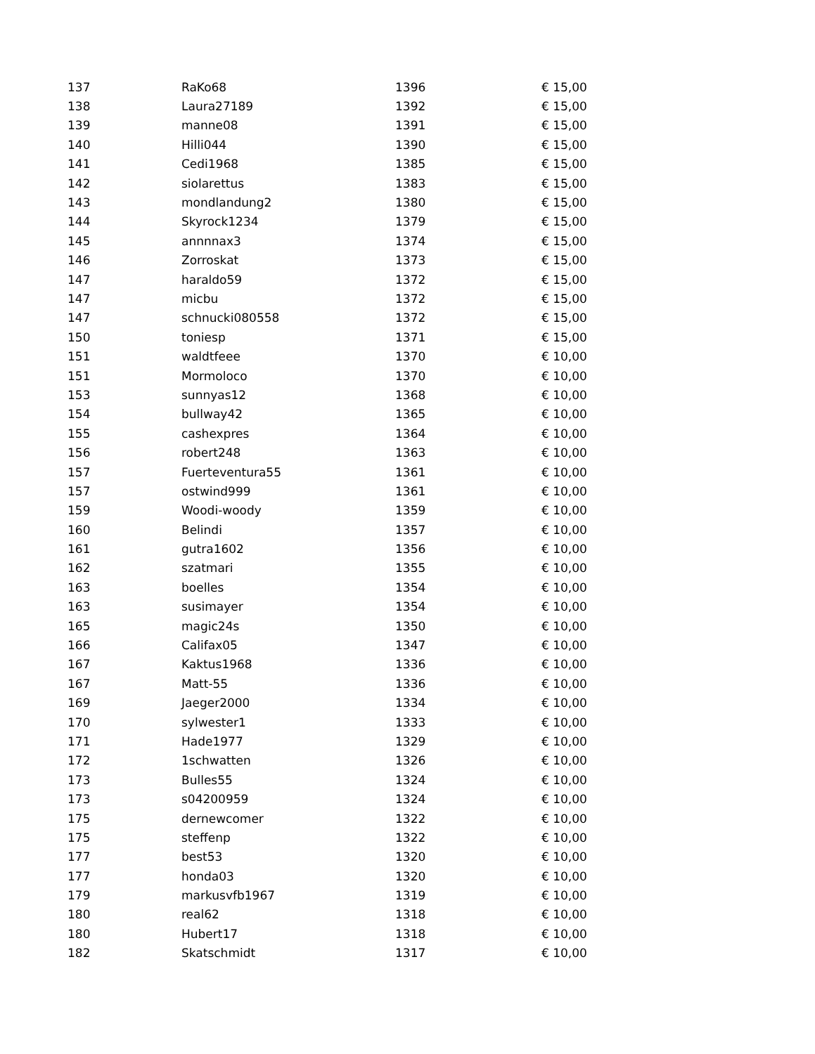| 137 | RaKo68 | 1396 | € 15,00 |
| 138 | Laura27189 | 1392 | € 15,00 |
| 139 | manne08 | 1391 | € 15,00 |
| 140 | Hilli044 | 1390 | € 15,00 |
| 141 | Cedi1968 | 1385 | € 15,00 |
| 142 | siolarettus | 1383 | € 15,00 |
| 143 | mondlandung2 | 1380 | € 15,00 |
| 144 | Skyrock1234 | 1379 | € 15,00 |
| 145 | annnnax3 | 1374 | € 15,00 |
| 146 | Zorroskat | 1373 | € 15,00 |
| 147 | haraldo59 | 1372 | € 15,00 |
| 147 | micbu | 1372 | € 15,00 |
| 147 | schnucki080558 | 1372 | € 15,00 |
| 150 | toniesp | 1371 | € 15,00 |
| 151 | waldtfeee | 1370 | € 10,00 |
| 151 | Mormoloco | 1370 | € 10,00 |
| 153 | sunnyas12 | 1368 | € 10,00 |
| 154 | bullway42 | 1365 | € 10,00 |
| 155 | cashexpres | 1364 | € 10,00 |
| 156 | robert248 | 1363 | € 10,00 |
| 157 | Fuerteventura55 | 1361 | € 10,00 |
| 157 | ostwind999 | 1361 | € 10,00 |
| 159 | Woodi-woody | 1359 | € 10,00 |
| 160 | Belindi | 1357 | € 10,00 |
| 161 | gutra1602 | 1356 | € 10,00 |
| 162 | szatmari | 1355 | € 10,00 |
| 163 | boelles | 1354 | € 10,00 |
| 163 | susimayer | 1354 | € 10,00 |
| 165 | magic24s | 1350 | € 10,00 |
| 166 | Califax05 | 1347 | € 10,00 |
| 167 | Kaktus1968 | 1336 | € 10,00 |
| 167 | Matt-55 | 1336 | € 10,00 |
| 169 | Jaeger2000 | 1334 | € 10,00 |
| 170 | sylwester1 | 1333 | € 10,00 |
| 171 | Hade1977 | 1329 | € 10,00 |
| 172 | 1schwatten | 1326 | € 10,00 |
| 173 | Bulles55 | 1324 | € 10,00 |
| 173 | s04200959 | 1324 | € 10,00 |
| 175 | dernewcomer | 1322 | € 10,00 |
| 175 | steffenp | 1322 | € 10,00 |
| 177 | best53 | 1320 | € 10,00 |
| 177 | honda03 | 1320 | € 10,00 |
| 179 | markusvfb1967 | 1319 | € 10,00 |
| 180 | real62 | 1318 | € 10,00 |
| 180 | Hubert17 | 1318 | € 10,00 |
| 182 | Skatschmidt | 1317 | € 10,00 |